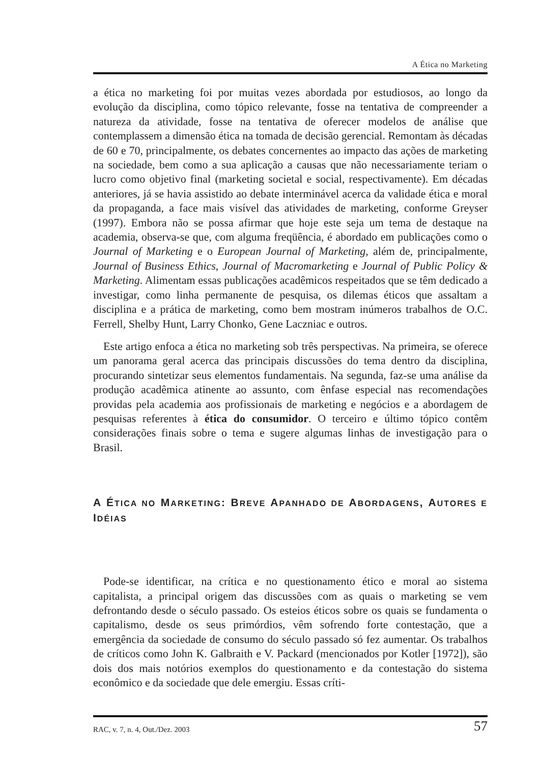A Ética no Marketing
a ética no marketing foi por muitas vezes abordada por estudiosos, ao longo da evolução da disciplina, como tópico relevante, fosse na tentativa de compreender a natureza da atividade, fosse na tentativa de oferecer modelos de análise que contemplassem a dimensão ética na tomada de decisão gerencial. Remontam às décadas de 60 e 70, principalmente, os debates concernentes ao impacto das ações de marketing na sociedade, bem como a sua aplicação a causas que não necessariamente teriam o lucro como objetivo final (marketing societal e social, respectivamente). Em décadas anteriores, já se havia assistido ao debate interminável acerca da validade ética e moral da propaganda, a face mais visível das atividades de marketing, conforme Greyser (1997). Embora não se possa afirmar que hoje este seja um tema de destaque na academia, observa-se que, com alguma freqüência, é abordado em publicações como o Journal of Marketing e o European Journal of Marketing, além de, principalmente, Journal of Business Ethics, Journal of Macromarketing e Journal of Public Policy & Marketing. Alimentam essas publicações acadêmicos respeitados que se têm dedicado a investigar, como linha permanente de pesquisa, os dilemas éticos que assaltam a disciplina e a prática de marketing, como bem mostram inúmeros trabalhos de O.C. Ferrell, Shelby Hunt, Larry Chonko, Gene Laczniac e outros.
Este artigo enfoca a ética no marketing sob três perspectivas. Na primeira, se oferece um panorama geral acerca das principais discussões do tema dentro da disciplina, procurando sintetizar seus elementos fundamentais. Na segunda, faz-se uma análise da produção acadêmica atinente ao assunto, com ênfase especial nas recomendações providas pela academia aos profissionais de marketing e negócios e a abordagem de pesquisas referentes à ética do consumidor. O terceiro e último tópico contêm considerações finais sobre o tema e sugere algumas linhas de investigação para o Brasil.
A ÉTICA NO MARKETING: BREVE APANHADO DE ABORDAGENS, AUTORES E IDÉIAS
Pode-se identificar, na crítica e no questionamento ético e moral ao sistema capitalista, a principal origem das discussões com as quais o marketing se vem defrontando desde o século passado. Os esteios éticos sobre os quais se fundamenta o capitalismo, desde os seus primórdios, vêm sofrendo forte contestação, que a emergência da sociedade de consumo do século passado só fez aumentar. Os trabalhos de críticos como John K. Galbraith e V. Packard (mencionados por Kotler [1972]), são dois dos mais notórios exemplos do questionamento e da contestação do sistema econômico e da sociedade que dele emergiu. Essas críti-
RAC, v. 7, n. 4, Out./Dez. 2003 57